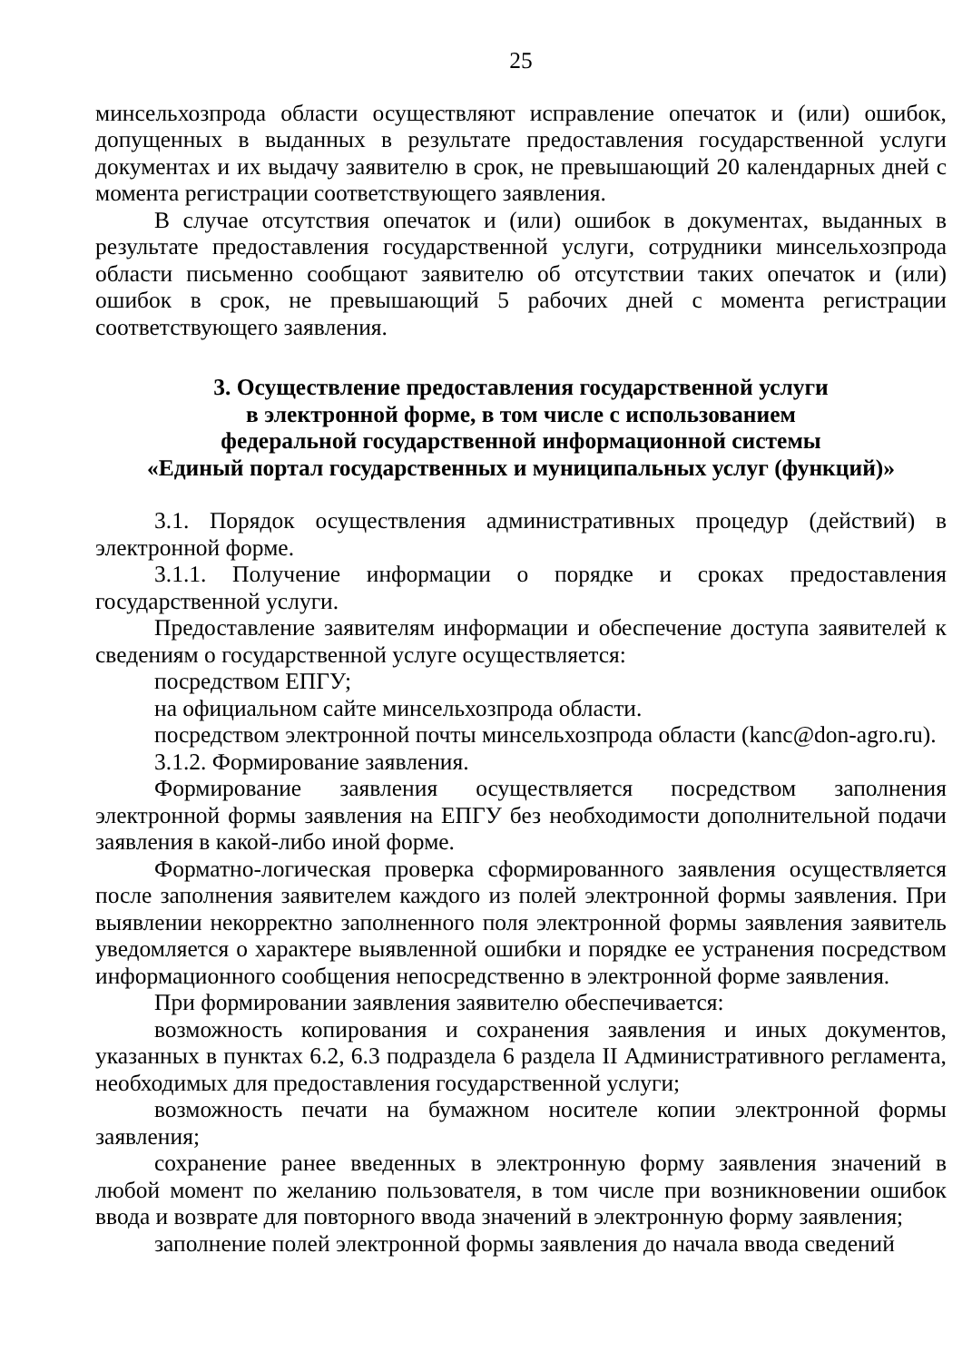25
минсельхозпрода области осуществляют исправление опечаток и (или) ошибок, допущенных в выданных в результате предоставления государственной услуги документах и их выдачу заявителю в срок, не превышающий 20 календарных дней с момента регистрации соответствующего заявления.
В случае отсутствия опечаток и (или) ошибок в документах, выданных в результате предоставления государственной услуги, сотрудники минсельхозпрода области письменно сообщают заявителю об отсутствии таких опечаток и (или) ошибок в срок, не превышающий 5 рабочих дней с момента регистрации соответствующего заявления.
3. Осуществление предоставления государственной услуги
в электронной форме, в том числе с использованием
федеральной государственной информационной системы
«Единый портал государственных и муниципальных услуг (функций)»
3.1. Порядок осуществления административных процедур (действий) в электронной форме.
3.1.1. Получение информации о порядке и сроках предоставления государственной услуги.
Предоставление заявителям информации и обеспечение доступа заявителей к сведениям о государственной услуге осуществляется:
посредством ЕПГУ;
на официальном сайте минсельхозпрода области.
посредством электронной почты минсельхозпрода области (kanc@don-agro.ru).
3.1.2. Формирование заявления.
Формирование заявления осуществляется посредством заполнения электронной формы заявления на ЕПГУ без необходимости дополнительной подачи заявления в какой-либо иной форме.
Форматно-логическая проверка сформированного заявления осуществляется после заполнения заявителем каждого из полей электронной формы заявления. При выявлении некорректно заполненного поля электронной формы заявления заявитель уведомляется о характере выявленной ошибки и порядке ее устранения посредством информационного сообщения непосредственно в электронной форме заявления.
При формировании заявления заявителю обеспечивается:
возможность копирования и сохранения заявления и иных документов, указанных в пунктах 6.2, 6.3 подраздела 6 раздела II Административного регламента, необходимых для предоставления государственной услуги;
возможность печати на бумажном носителе копии электронной формы заявления;
сохранение ранее введенных в электронную форму заявления значений в любой момент по желанию пользователя, в том числе при возникновении ошибок ввода и возврате для повторного ввода значений в электронную форму заявления;
заполнение полей электронной формы заявления до начала ввода сведений